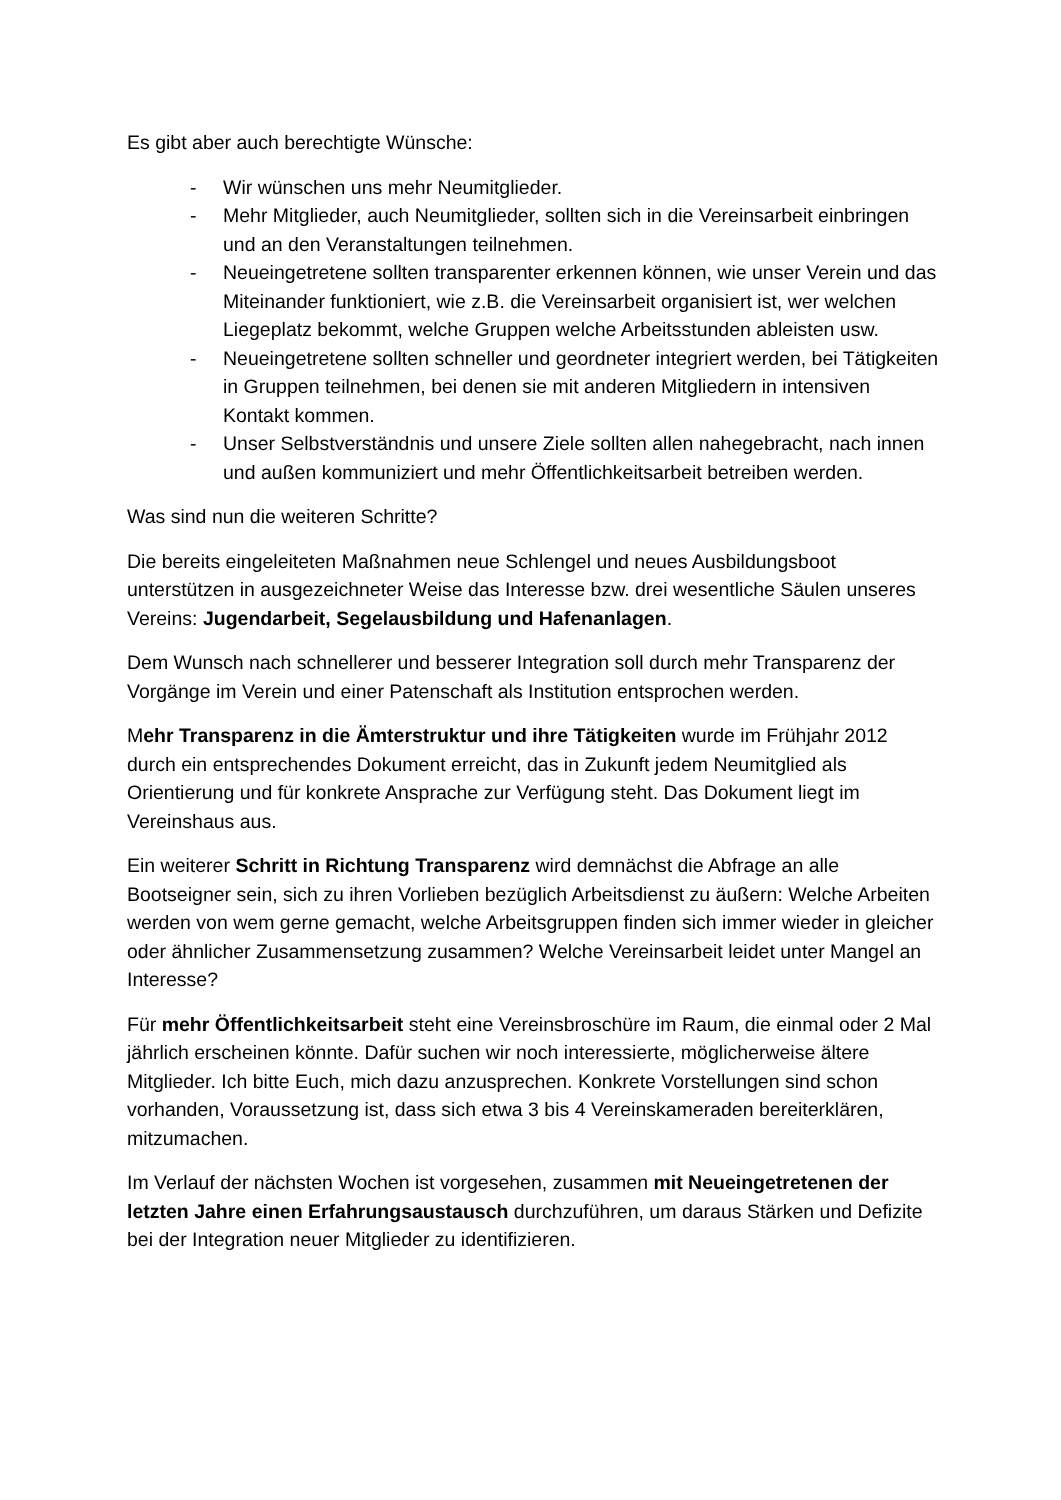Es gibt aber auch berechtigte Wünsche:
- Wir wünschen uns mehr Neumitglieder.
- Mehr Mitglieder, auch Neumitglieder, sollten sich in die Vereinsarbeit einbringen und an den Veranstaltungen teilnehmen.
- Neueingetretene sollten transparenter erkennen können, wie unser Verein und das Miteinander funktioniert, wie z.B. die Vereinsarbeit organisiert ist, wer welchen Liegeplatz bekommt, welche Gruppen welche Arbeitsstunden ableisten usw.
- Neueingetretene sollten schneller und geordneter integriert werden, bei Tätigkeiten in Gruppen teilnehmen, bei denen sie mit anderen Mitgliedern in intensiven Kontakt kommen.
- Unser Selbstverständnis und unsere Ziele sollten allen nahegebracht, nach innen und außen kommuniziert und mehr Öffentlichkeitsarbeit betreiben werden.
Was sind nun die weiteren Schritte?
Die bereits eingeleiteten Maßnahmen neue Schlengel und neues Ausbildungsboot unterstützen in ausgezeichneter Weise das Interesse bzw. drei wesentliche Säulen unseres Vereins: Jugendarbeit, Segelausbildung und Hafenanlagen.
Dem Wunsch nach schnellerer und besserer Integration soll durch mehr Transparenz der Vorgänge im Verein und einer Patenschaft als Institution entsprochen werden.
Mehr Transparenz in die Ämterstruktur und ihre Tätigkeiten wurde im Frühjahr 2012 durch ein entsprechendes Dokument erreicht, das in Zukunft jedem Neumitglied als Orientierung und für konkrete Ansprache zur Verfügung steht. Das Dokument liegt im Vereinshaus aus.
Ein weiterer Schritt in Richtung Transparenz wird demnächst die Abfrage an alle Bootseigner sein, sich zu ihren Vorlieben bezüglich Arbeitsdienst zu äußern: Welche Arbeiten werden von wem gerne gemacht, welche Arbeitsgruppen finden sich immer wieder in gleicher oder ähnlicher Zusammensetzung zusammen? Welche Vereinsarbeit leidet unter Mangel an Interesse?
Für mehr Öffentlichkeitsarbeit steht eine Vereinsbroschüre im Raum, die einmal oder 2 Mal jährlich erscheinen könnte. Dafür suchen wir noch interessierte, möglicherweise ältere Mitglieder. Ich bitte Euch, mich dazu anzusprechen. Konkrete Vorstellungen sind schon vorhanden, Voraussetzung ist, dass sich etwa 3 bis 4 Vereinskameraden bereiterklären, mitzumachen.
Im Verlauf der nächsten Wochen ist vorgesehen, zusammen mit Neueingetretenen der letzten Jahre einen Erfahrungsaustausch durchzuführen, um daraus Stärken und Defizite bei der Integration neuer Mitglieder zu identifizieren.